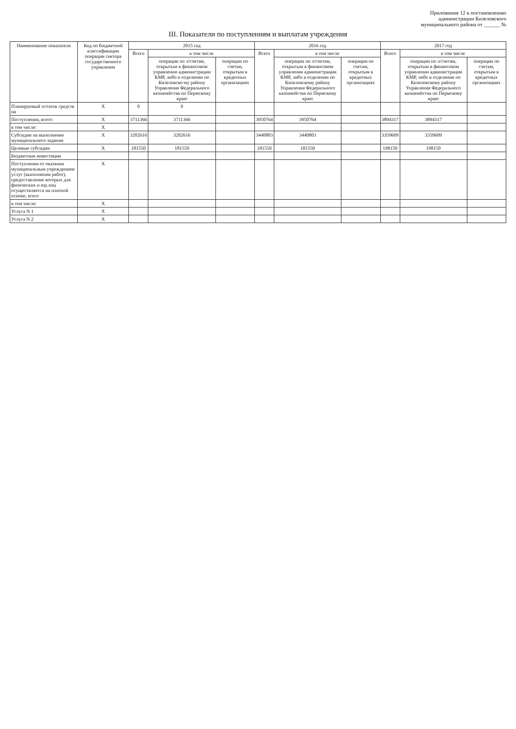Приложение 12 к постановлению
администрации Кизеловского
муниципального района от ______ №
III. Показатели по поступлениям и выплатам учреждения
| Наименование показателя | Код по бюджетной классификации операции сектора государственного управления | 2015 год | | | 2016 год | | | 2017 год | | |
| --- | --- | --- | --- | --- | --- | --- | --- | --- | --- | --- |
| | | Всего | в том числе | | Всего | в том числе | | Всего | в том числе | |
| | | | операции по л/счетам, открытым в финансовом управлении администрации КМР, либо в отделении по Кизеловско-му району Управления Федерального казначейства по Пермскому краю | операции по счетам, открытым в кредитных организациях | | операции по л/счетам, открытым в финансовом управлении администрации КМР, либо в отделении по Кизеловскому району Управления Федерального казначейства по Пермскому краю | операции по счетам, открытым в кредитных организациях | | операции по л/счетам, открытым в финансовом управлении администрации КМР, либо в отделении по Кизеловскому району Управления Федерального казначейства по Пермскому краю | операции по счетам, открытым в кредитных организациях |
| Планируемый остаток средств на | X | 0 | 0 | | | | | | | |
| Поступления, всего: | X | 3711366 | 3711366 | | 3950764 | 3950764 | | 3894317 | 3894317 | |
| в том числе: | X | | | | | | | | | |
| Субсидии на выполнение муниципального задания | X | 3202616 | 3202616 | | 3440803 | 3440803 | | 3359609 | 3359609 | |
| Целевые субсидии | X | 181550 | 181550 | | 181550 | 181550 | | 198150 | 198150 | |
| Бюджетные инвестиции | | | | | | | | | | |
| Поступления от оказания муниципальным учреждением услуг (выполнения работ), предоставление которых для физических и юр.лиц осуществляется на платной основе, всего | X | | | | | | | | | |
| в том числе: | X | | | | | | | | | |
| Услуга N 1 | X | | | | | | | | | |
| Услуга N 2 | X | | | | | | | | | |